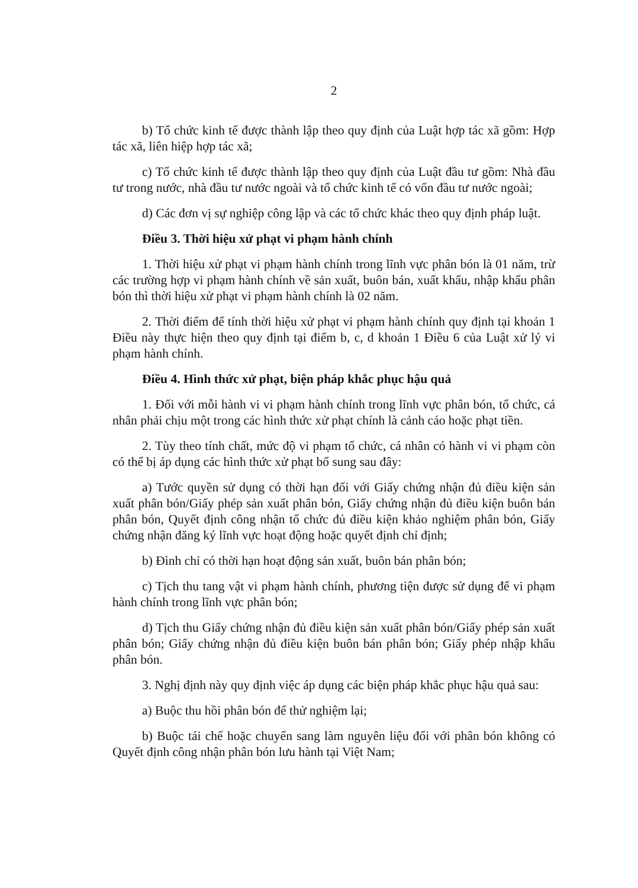2
b) Tổ chức kinh tế được thành lập theo quy định của Luật hợp tác xã gồm: Hợp tác xã, liên hiệp hợp tác xã;
c) Tổ chức kinh tế được thành lập theo quy định của Luật đầu tư gồm: Nhà đầu tư trong nước, nhà đầu tư nước ngoài và tổ chức kinh tế có vốn đầu tư nước ngoài;
d) Các đơn vị sự nghiệp công lập và các tổ chức khác theo quy định pháp luật.
Điều 3. Thời hiệu xử phạt vi phạm hành chính
1. Thời hiệu xử phạt vi phạm hành chính trong lĩnh vực phân bón là 01 năm, trừ các trường hợp vi phạm hành chính về sản xuất, buôn bán, xuất khẩu, nhập khẩu phân bón thì thời hiệu xử phạt vi phạm hành chính là 02 năm.
2. Thời điểm để tính thời hiệu xử phạt vi phạm hành chính quy định tại khoản 1 Điều này thực hiện theo quy định tại điểm b, c, d khoản 1 Điều 6 của Luật xử lý vi phạm hành chính.
Điều 4. Hình thức xử phạt, biện pháp khắc phục hậu quả
1. Đối với mỗi hành vi vi phạm hành chính trong lĩnh vực phân bón, tổ chức, cá nhân phải chịu một trong các hình thức xử phạt chính là cảnh cáo hoặc phạt tiền.
2. Tùy theo tính chất, mức độ vi phạm tổ chức, cá nhân có hành vi vi phạm còn có thể bị áp dụng các hình thức xử phạt bổ sung sau đây:
a) Tước quyền sử dụng có thời hạn đối với Giấy chứng nhận đủ điều kiện sản xuất phân bón/Giấy phép sản xuất phân bón, Giấy chứng nhận đủ điều kiện buôn bán phân bón, Quyết định công nhận tổ chức đủ điều kiện khảo nghiệm phân bón, Giấy chứng nhận đăng ký lĩnh vực hoạt động hoặc quyết định chỉ định;
b) Đình chỉ có thời hạn hoạt động sản xuất, buôn bán phân bón;
c) Tịch thu tang vật vi phạm hành chính, phương tiện được sử dụng để vi phạm hành chính trong lĩnh vực phân bón;
d) Tịch thu Giấy chứng nhận đủ điều kiện sản xuất phân bón/Giấy phép sản xuất phân bón; Giấy chứng nhận đủ điều kiện buôn bán phân bón; Giấy phép nhập khẩu phân bón.
3. Nghị định này quy định việc áp dụng các biện pháp khắc phục hậu quả sau:
a) Buộc thu hồi phân bón để thử nghiệm lại;
b) Buộc tái chế hoặc chuyển sang làm nguyên liệu đối với phân bón không có Quyết định công nhận phân bón lưu hành tại Việt Nam;